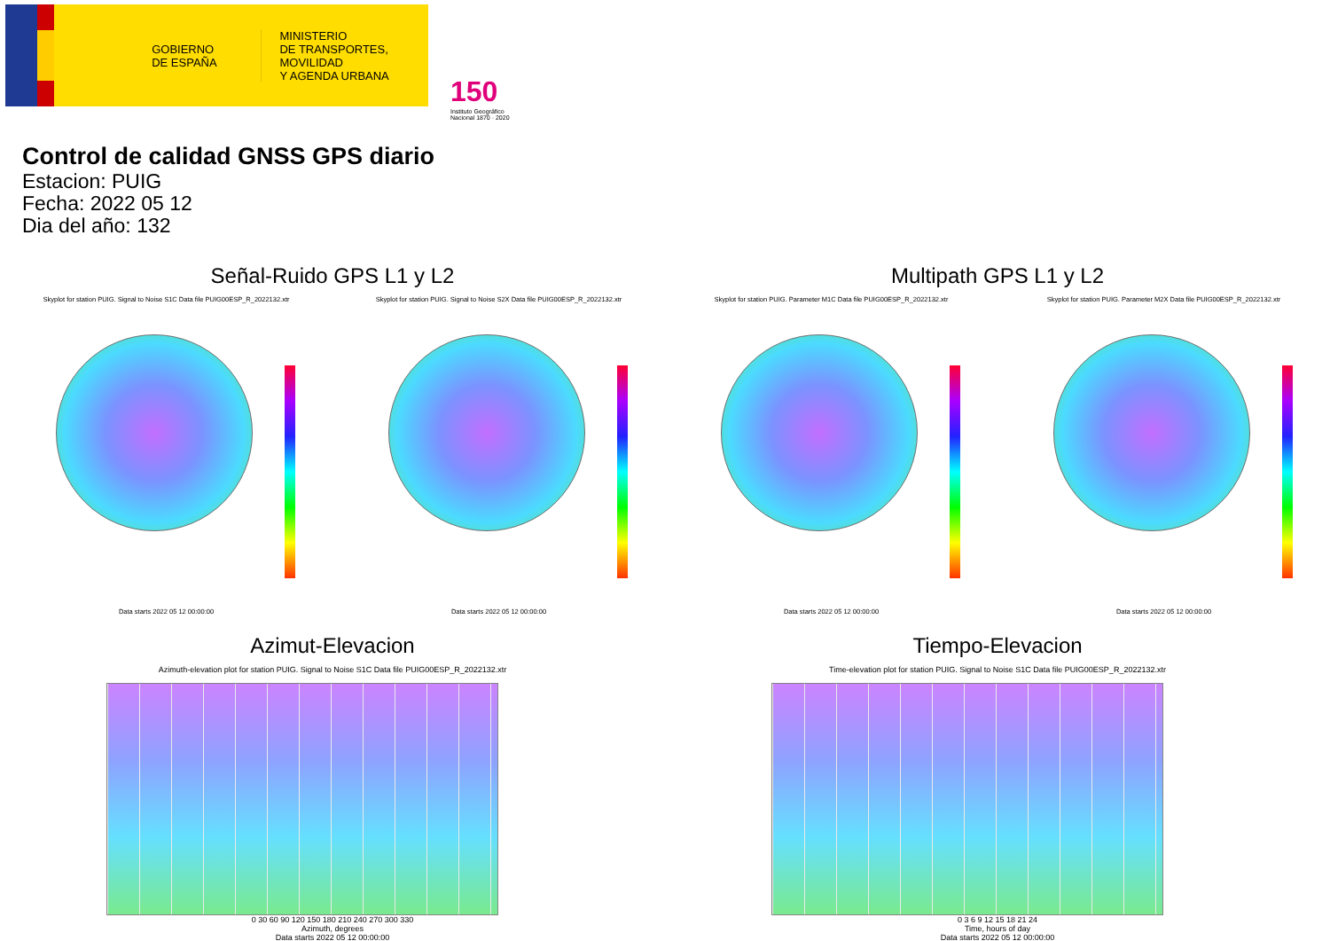GOBIERNO
DE ESPAÑA
MINISTERIO
DE TRANSPORTES, MOVILIDAD
Y AGENDA URBANA
150
Instituto Geográfico Nacional 1870 · 2020
Control de calidad GNSS GPS diario
Estacion: PUIG
Fecha: 2022 05 12
Dia del año: 132
Señal-Ruido GPS L1 y L2
Skyplot for station PUIG. Signal to Noise S1C Data file PUIG00ESP_R_2022132.xtr
Data starts 2022 05 12 00:00:00
Skyplot for station PUIG. Signal to Noise S2X Data file PUIG00ESP_R_2022132.xtr
Data starts 2022 05 12 00:00:00
Multipath GPS L1 y L2
Skyplot for station PUIG. Parameter M1C Data file PUIG00ESP_R_2022132.xtr
Data starts 2022 05 12 00:00:00
Skyplot for station PUIG. Parameter M2X Data file PUIG00ESP_R_2022132.xtr
Data starts 2022 05 12 00:00:00
Azimut-Elevacion
Azimuth-elevation plot for station PUIG. Signal to Noise S1C Data file PUIG00ESP_R_2022132.xtr
0 30 60 90 120 150 180 210 240 270 300 330
Azimuth, degrees
Data starts 2022 05 12 00:00:00
Tiempo-Elevacion
Time-elevation plot for station PUIG. Signal to Noise S1C Data file PUIG00ESP_R_2022132.xtr
0 3 6 9 12 15 18 21 24
Time, hours of day
Data starts 2022 05 12 00:00:00